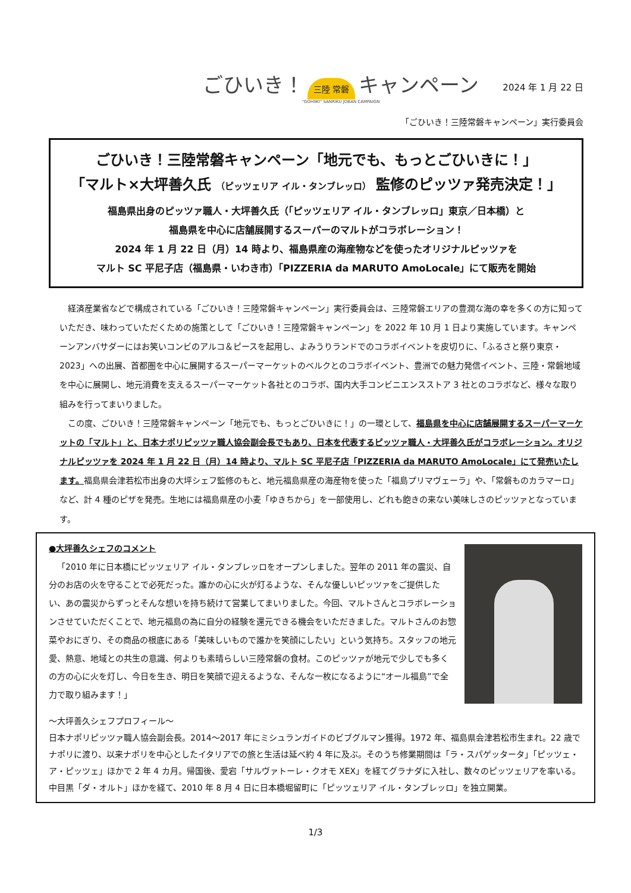ごひいき！ 三陸 常磐 キャンペーン
"GOHIIKI" SANRIKU JOBAN CAMPAIGN
2024 年 1 月 22 日
「ごひいき！三陸常磐キャンペーン」実行委員会
ごひいき！三陸常磐キャンペーン「地元でも、もっとごひいきに！」
「マルト×大坪善久氏 （ピッツェリア イル・タンブレッロ） 監修のピッツァ発売決定！」
福島県出身のピッツァ職人・大坪善久氏（「ピッツェリア イル・タンブレッロ」東京／日本橋）と
福島県を中心に店舗展開するスーパーのマルトがコラボレーション！
2024 年 1 月 22 日（月）14 時より、福島県産の海産物などを使ったオリジナルピッツァを
マルト SC 平尼子店（福島県・いわき市）「PIZZERIA da MARUTO AmoLocale」にて販売を開始
経済産業省などで構成されている「ごひいき！三陸常磐キャンペーン」実行委員会は、三陸常磐エリアの豊潤な海の幸を多くの方に知っていただき、味わっていただくための施策として「ごひいき！三陸常磐キャンペーン」を 2022 年 10 月 1 日より実施しています。キャンペーンアンバサダーにはお笑いコンビのアルコ＆ピースを起用し、よみうりランドでのコラボイベントを皮切りに、「ふるさと祭り東京・2023」への出展、首都圏を中心に展開するスーパーマーケットのベルクとのコラボイベント、豊洲での魅力発信イベント、三陸・常磐地域を中心に展開し、地元消費を支えるスーパーマーケット各社とのコラボ、国内大手コンビニエンスストア 3 社とのコラボなど、様々な取り組みを行ってまいりました。
この度、ごひいき！三陸常磐キャンペーン「地元でも、もっとごひいきに！」の一環として、福島県を中心に店舗展開するスーパーマーケットの「マルト」と、日本ナポリピッツァ職人協会副会長でもあり、日本を代表するピッツァ職人・大坪善久氏がコラボレーション。オリジナルピッツァを 2024 年 1 月 22 日（月）14 時より、マルト SC 平尼子店「PIZZERIA da MARUTO AmoLocale」にて発売いたします。福島県会津若松市出身の大坪シェフ監修のもと、地元福島県産の海産物を使った「福島プリマヴェーラ」や、「常磐ものカラマーロ」など、計 4 種のピザを発売。生地には福島県産の小麦「ゆきちから」を一部使用し、どれも飽きの来ない美味しさのピッツァとなっています。
●大坪善久シェフのコメント
「2010 年に日本橋にピッツェリア イル・タンブレッロをオープンしました。翌年の 2011 年の震災、自分のお店の火を守ることで必死だった。誰かの心に火が灯るような、そんな優しいピッツァをご提供したい、あの震災からずっとそんな想いを持ち続けて営業してまいりました。今回、マルトさんとコラボレーションさせていただくことで、地元福島の為に自分の経験を還元できる機会をいただきました。マルトさんのお惣菜やおにぎり、その商品の根底にある「美味しいもので誰かを笑顔にしたい」という気持ち。スタッフの地元愛、熱意、地域との共生の意識、何よりも素晴らしい三陸常磐の食材。このピッツァが地元で少しでも多くの方の心に火を灯し、今日を生き、明日を笑顔で迎えるような、そんな一枚になるように“オール福島”で全力で取り組みます！」
～大坪善久シェフプロフィール～
日本ナポリピッツァ職人協会副会長。2014～2017 年にミシュランガイドのビブグルマン獲得。1972 年、福島県会津若松市生まれ。22 歳でナポリに渡り、以来ナポリを中心としたイタリアでの旅と生活は延べ約 4 年に及ぶ。そのうち修業期間は「ラ・スパゲッタータ」「ピッツェ・ア・ピッツェ」ほかで 2 年 4 カ月。帰国後、愛宕「サルヴァトーレ・クオモ XEX」を経てグラナダに入社し、数々のピッツェリアを率いる。中目黒「ダ・オルト」ほかを経て、2010 年 8 月 4 日に日本橋堀留町に「ピッツェリア イル・タンブレッロ」を独立開業。
1/3